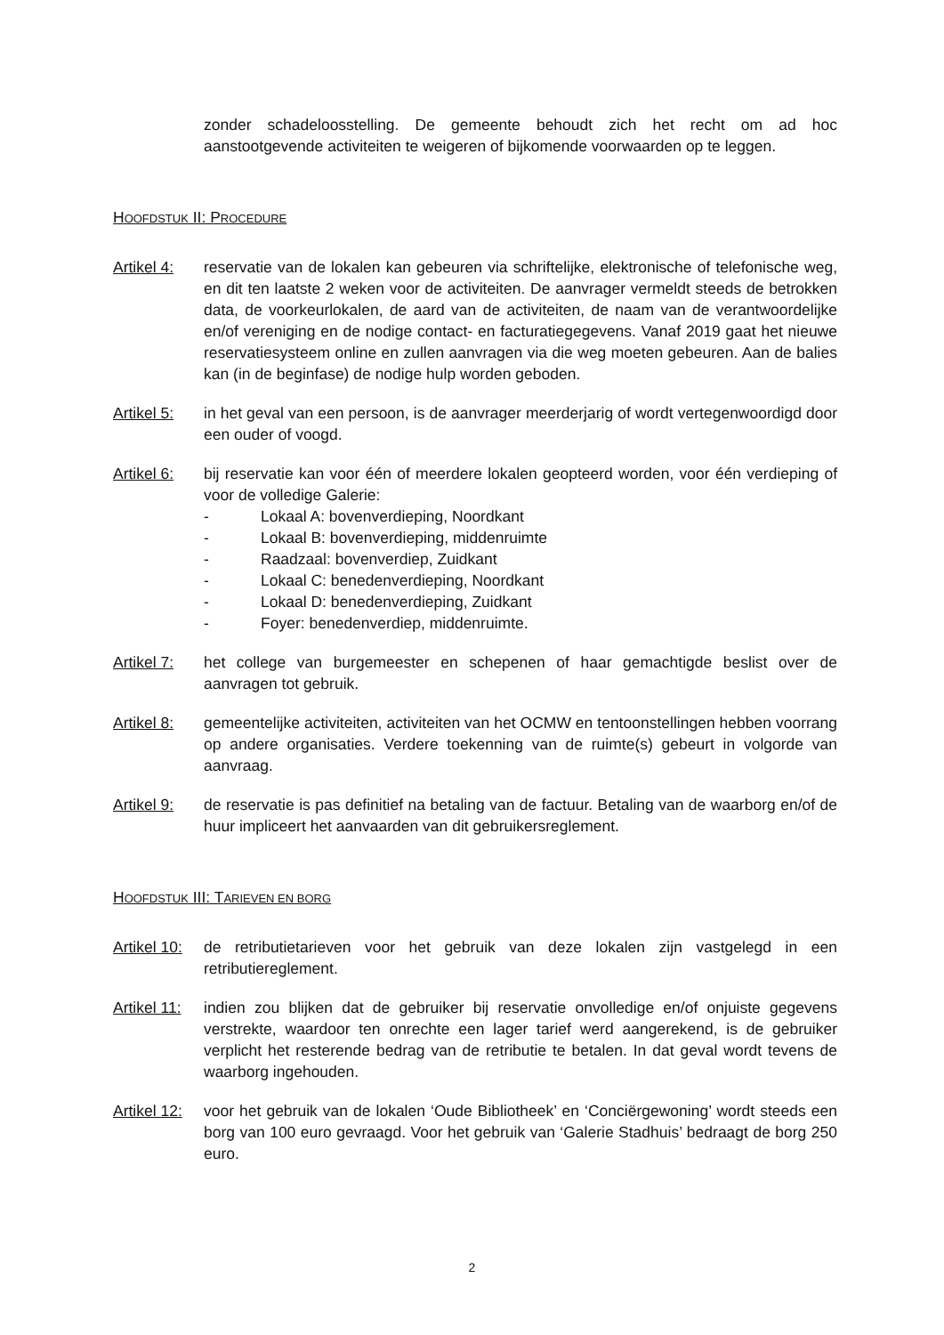zonder schadeloosstelling. De gemeente behoudt zich het recht om ad hoc aanstootgevende activiteiten te weigeren of bijkomende voorwaarden op te leggen.
HOOFDSTUK II: PROCEDURE
Artikel 4:
reservatie van de lokalen kan gebeuren via schriftelijke, elektronische of telefonische weg, en dit ten laatste 2 weken voor de activiteiten. De aanvrager vermeldt steeds de betrokken data, de voorkeurlokalen, de aard van de activiteiten, de naam van de verantwoordelijke en/of vereniging en de nodige contact- en facturatiegegevens. Vanaf 2019 gaat het nieuwe reservatiesysteem online en zullen aanvragen via die weg moeten gebeuren. Aan de balies kan (in de beginfase) de nodige hulp worden geboden.
Artikel 5:
in het geval van een persoon, is de aanvrager meerderjarig of wordt vertegenwoordigd door een ouder of voogd.
Artikel 6:
bij reservatie kan voor één of meerdere lokalen geopteerd worden, voor één verdieping of voor de volledige Galerie:
- Lokaal A: bovenverdieping, Noordkant
- Lokaal B: bovenverdieping, middenruimte
- Raadzaal: bovenverdiep, Zuidkant
- Lokaal C: benedenverdieping, Noordkant
- Lokaal D: benedenverdieping, Zuidkant
- Foyer: benedenverdiep, middenruimte.
Artikel 7:
het college van burgemeester en schepenen of haar gemachtigde beslist over de aanvragen tot gebruik.
Artikel 8:
gemeentelijke activiteiten, activiteiten van het OCMW en tentoonstellingen hebben voorrang op andere organisaties. Verdere toekenning van de ruimte(s) gebeurt in volgorde van aanvraag.
Artikel 9:
de reservatie is pas definitief na betaling van de factuur. Betaling van de waarborg en/of de huur impliceert het aanvaarden van dit gebruikersreglement.
HOOFDSTUK III: TARIEVEN EN BORG
Artikel 10:
de retributietarieven voor het gebruik van deze lokalen zijn vastgelegd in een retributiereglement.
Artikel 11:
indien zou blijken dat de gebruiker bij reservatie onvolledige en/of onjuiste gegevens verstrekte, waardoor ten onrechte een lager tarief werd aangerekend, is de gebruiker verplicht het resterende bedrag van de retributie te betalen. In dat geval wordt tevens de waarborg ingehouden.
Artikel 12:
voor het gebruik van de lokalen ‘Oude Bibliotheek’ en ‘Conciërgewoning’ wordt steeds een borg van 100 euro gevraagd. Voor het gebruik van ‘Galerie Stadhuis’ bedraagt de borg 250 euro.
2